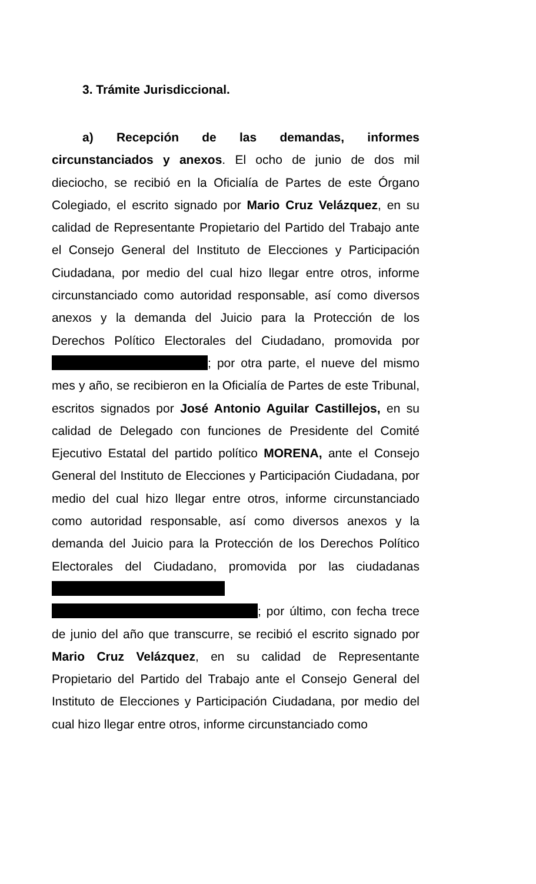3. Trámite Jurisdiccional.
a) Recepción de las demandas, informes circunstanciados y anexos. El ocho de junio de dos mil dieciocho, se recibió en la Oficialía de Partes de este Órgano Colegiado, el escrito signado por Mario Cruz Velázquez, en su calidad de Representante Propietario del Partido del Trabajo ante el Consejo General del Instituto de Elecciones y Participación Ciudadana, por medio del cual hizo llegar entre otros, informe circunstanciado como autoridad responsable, así como diversos anexos y la demanda del Juicio para la Protección de los Derechos Político Electorales del Ciudadano, promovida por ; por otra parte, el nueve del mismo mes y año, se recibieron en la Oficialía de Partes de este Tribunal, escritos signados por José Antonio Aguilar Castillejos, en su calidad de Delegado con funciones de Presidente del Comité Ejecutivo Estatal del partido político MORENA, ante el Consejo General del Instituto de Elecciones y Participación Ciudadana, por medio del cual hizo llegar entre otros, informe circunstanciado como autoridad responsable, así como diversos anexos y la demanda del Juicio para la Protección de los Derechos Político Electorales del Ciudadano, promovida por las ciudadanas ; por último, con fecha trece de junio del año que transcurre, se recibió el escrito signado por Mario Cruz Velázquez, en su calidad de Representante Propietario del Partido del Trabajo ante el Consejo General del Instituto de Elecciones y Participación Ciudadana, por medio del cual hizo llegar entre otros, informe circunstanciado como